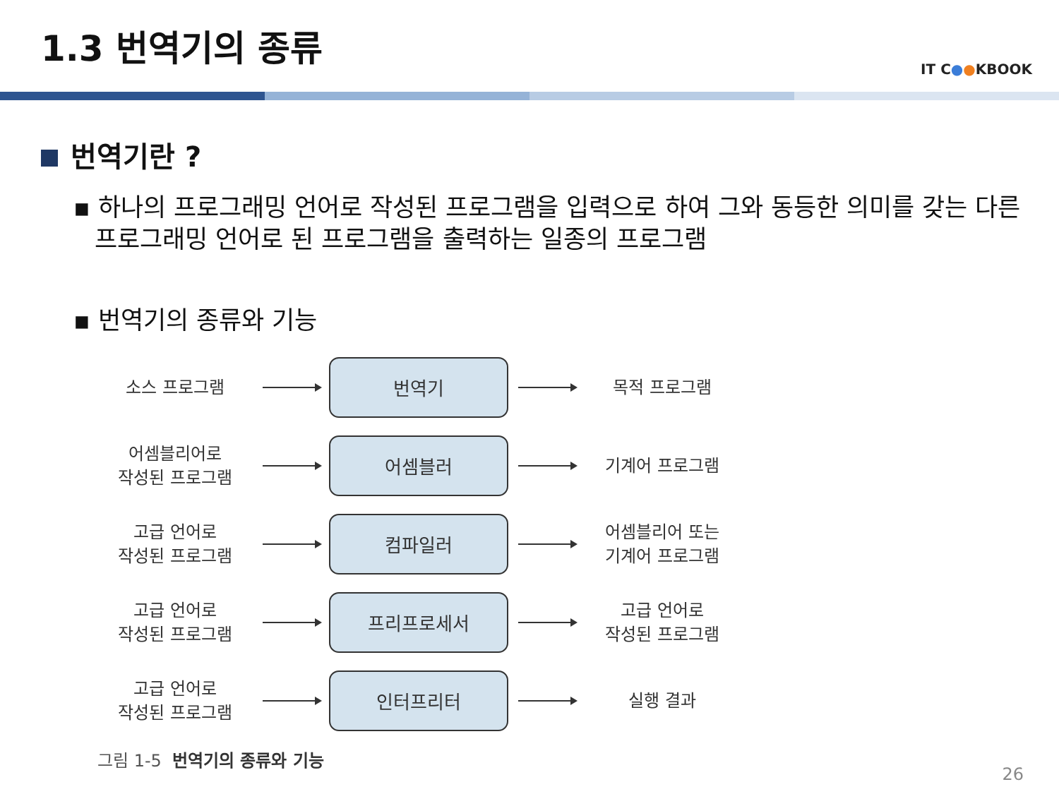1.3 번역기의 종류
IT C●●KBOOK
번역기란 ?
▪ 하나의 프로그래밍 언어로 작성된 프로그램을 입력으로 하여 그와 동등한 의미를 갖는 다른 프로그래밍 언어로 된 프로그램을 출력하는 일종의 프로그램
▪ 번역기의 종류와 기능
소스 프로그램
번역기
목적 프로그램
어셈블리어로
작성된 프로그램
어셈블러
기계어 프로그램
고급 언어로
작성된 프로그램
컴파일러
어셈블리어 또는
기계어 프로그램
고급 언어로
작성된 프로그램
프리프로세서
고급 언어로
작성된 프로그램
고급 언어로
작성된 프로그램
인터프리터
실행 결과
그림 1-5 번역기의 종류와 기능
26